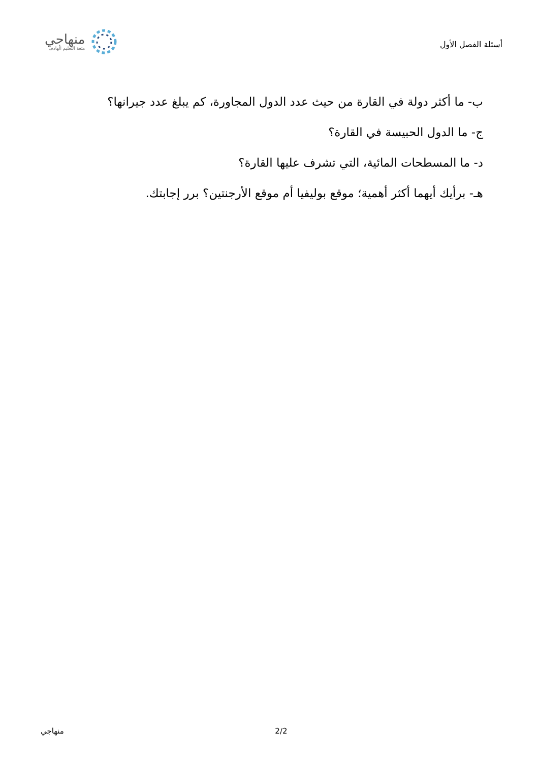أسئلة الفصل الأول
منهاجي
متعة التعليم الهادف
ب- ما أكثر دولة في القارة من حيث عدد الدول المجاورة، كم يبلغ عدد جيرانها؟
ج- ما الدول الحبيسة في القارة؟
د- ما المسطحات المائية، التي تشرف عليها القارة؟
هـ- برأيك أيهما أكثر أهمية؛ موقع بوليفيا أم موقع الأرجنتين؟ برر إجابتك.
منهاجي 2/2